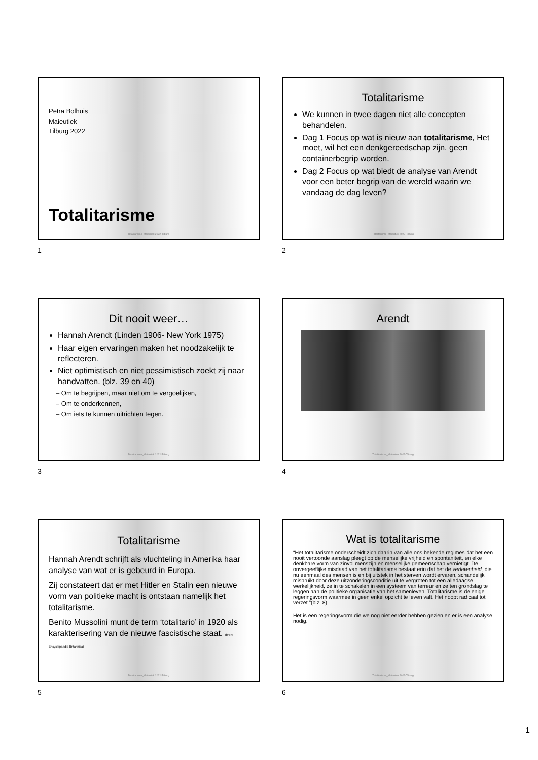Petra Bolhuis
Maieutiek
Tilburg 2022
Totalitarisme
Totalitarisme_Maieutiek 2022-Tilburg
1
Totalitarisme
We kunnen in twee dagen niet alle concepten behandelen.
Dag 1 Focus op wat is nieuw aan totalitarisme, Het moet, wil het een denkgereedschap zijn, geen containerbegrip worden.
Dag 2 Focus op wat biedt de analyse van Arendt voor een beter begrip van de wereld waarin we vandaag de dag leven?
Totalitarisme_Maieutiek 2022-Tilburg
2
Dit nooit weer…
Hannah Arendt (Linden 1906- New York 1975)
Haar eigen ervaringen maken het noodzakelijk te reflecteren.
Niet optimistisch en niet pessimistisch zoekt zij naar handvatten. (blz. 39 en 40)
– Om te begrijpen, maar niet om te vergoelijken,
– Om te onderkennen,
– Om iets te kunnen uitrichten tegen.
Totalitarisme_Maieutiek 2022-Tilburg
3
Arendt
Totalitarisme_Maieutiek 2022-Tilburg
4
Totalitarisme
Hannah Arendt schrijft als vluchteling in Amerika haar analyse van wat er is gebeurd in Europa.
Zij constateert dat er met Hitler en Stalin een nieuwe vorm van politieke macht is ontstaan namelijk het totalitarisme.
Benito Mussolini munt de term ‘totalitario’ in 1920 als karakterisering van de nieuwe fascistische staat. (bron; Encyclopaedia Britannica)
Totalitarisme_Maieutiek 2022-Tilburg
5
Wat is totalitarisme
“Het totalitarisme onderscheidt zich daarin van alle ons bekende regimes dat het een nooit vertoonde aanslag pleegt op de menselijke vrijheid en spontaniteit, en elke denkbare vorm van zinvol menszijn en menselijke gemeenschap vernietigt. De onvergeeflijke misdaad van het totalitarisme bestaat erin dat het de verlatenheid, die nu eenmaal des mensen is en bij uitstek in het sterven wordt ervaren, schandelijk misbruikt door deze uitzonderingsconditie uit te vergroten tot een alledaagse werkelijkheid, ze in te schakelen in een systeem van terreur en ze ten grondslag te leggen aan de politieke organisatie van het samenleven. Totalitarisme is de enige regeringsvorm waarmee in geen enkel opzicht te leven valt. Het noopt radicaal tot verzet.”(blz. 8)
Het is een regeringsvorm die we nog niet eerder hebben gezien en er is een analyse nodig.
Totalitarisme_Maieutiek 2022-Tilburg
6
1